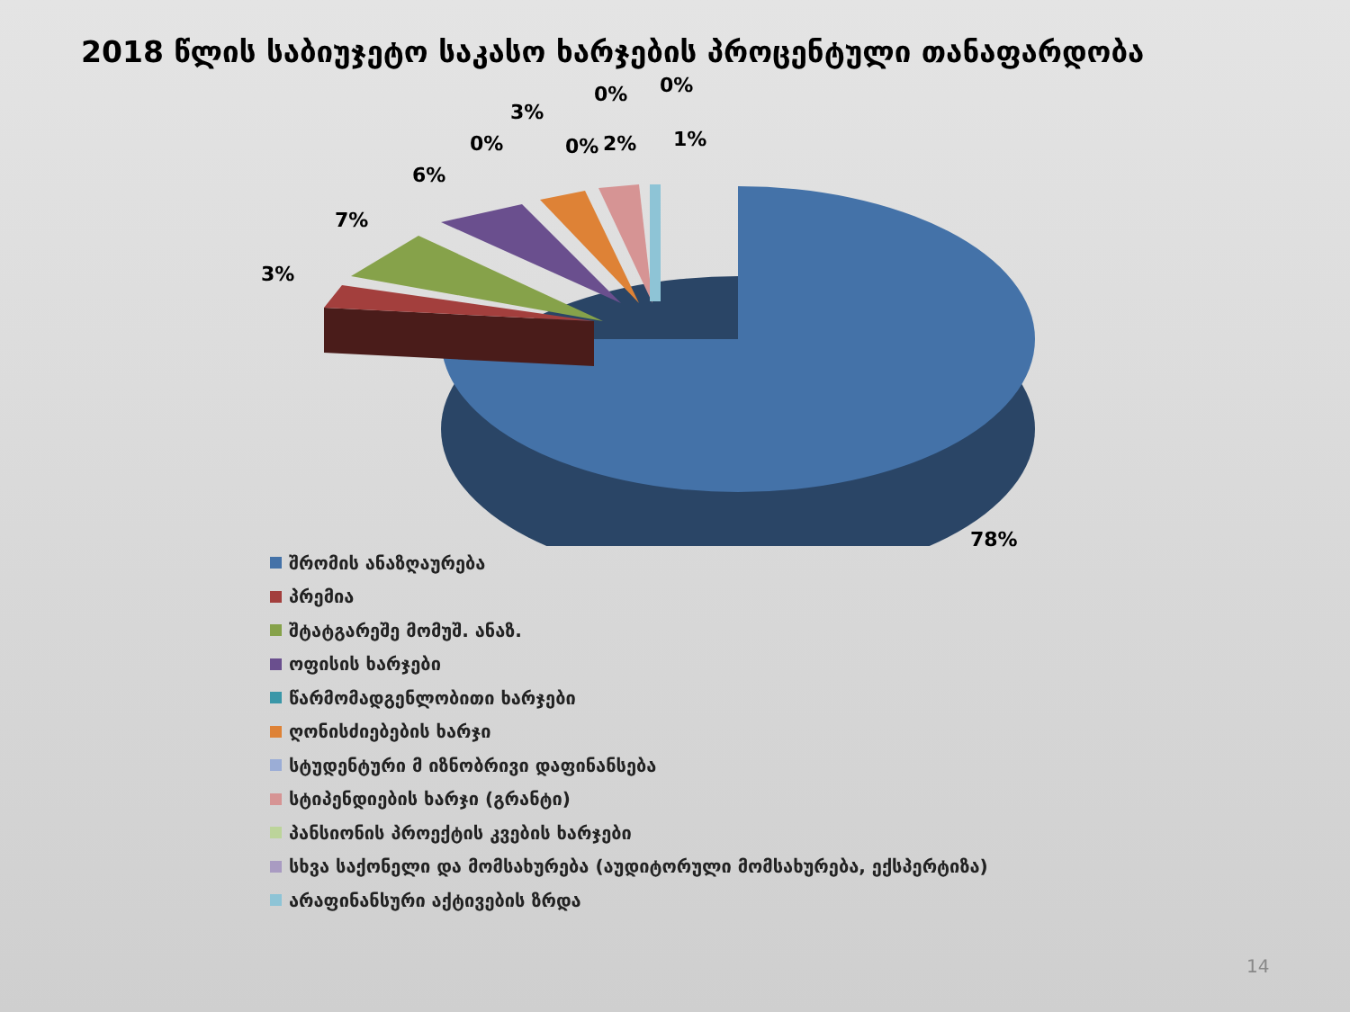2018 წლის საბიუჯეტო საკასო ხარჯების პროცენტული თანაფარდობა
3%
7%
6%
0%
3%
0% 2%
0% 0%
1%
78%
შრომის ანაზღაურება
პრემია
შტატგარეშე მომუშ. ანაზ.
ოფისის ხარჯები
წარმომადგენლობითი ხარჯები
ღონისძიებების ხარჯი
სტუდენტური მ იზნობრივი დაფინანსება
სტიპენდიების ხარჯი (გრანტი)
პანსიონის პროექტის კვების ხარჯები
სხვა საქონელი და მომსახურება (აუდიტორული მომსახურება, ექსპერტიზა)
არაფინანსური აქტივების ზრდა
14